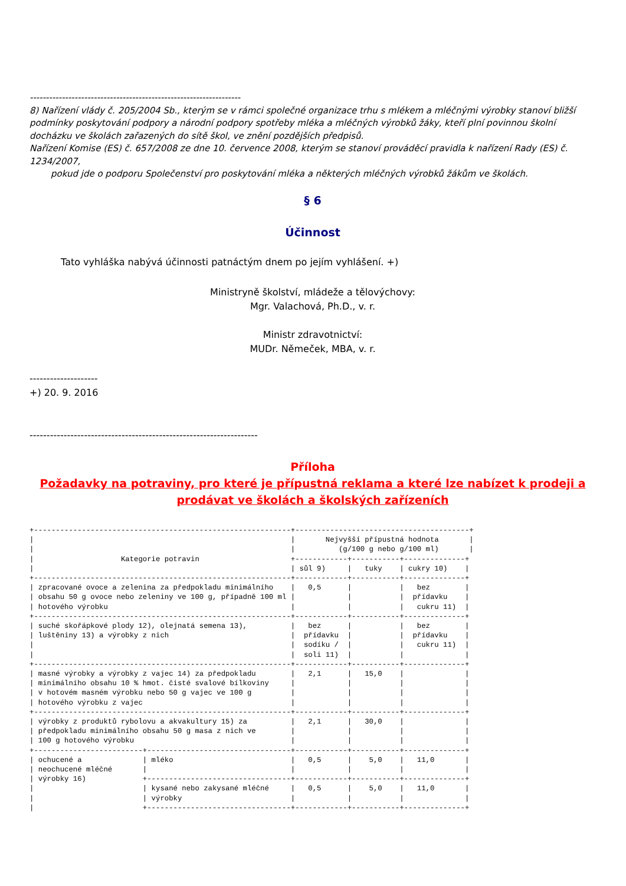------------------------------------------------------------------
8) Nařízení vlády č. 205/2004 Sb., kterým se v rámci společné organizace trhu s mlékem a mléčnými výrobky stanoví bližší podmínky poskytování podpory a národní podpory spotřeby mléka a mléčných výrobků žáky, kteří plní povinnou školní docházku ve školách zařazených do sítě škol, ve znění pozdějších předpisů.
Nařízení Komise (ES) č. 657/2008 ze dne 10. července 2008, kterým se stanoví prováděcí pravidla k nařízení Rady (ES) č. 1234/2007,
pokud jde o podporu Společenství pro poskytování mléka a některých mléčných výrobků žákům ve školách.
§ 6
Účinnost
Tato vyhláška nabývá účinnosti patnáctým dnem po jejím vyhlášení. +)
Ministryně školství, mládeže a tělovýchovy:
Mgr. Valachová, Ph.D., v. r.
Ministr zdravotnictví:
MUDr. Němeček, MBA, v. r.
--------------------
+) 20. 9. 2016
-------------------------------------------------------------------
Příloha
Požadavky na potraviny, pro které je přípustná reklama a které lze nabízet k prodeji a prodávat ve školách a školských zařízeních
+-----------------------------------------------------------+----------------------------------------+
|                                                           |       Nejvyšší přípustná hodnota       |
|                                                           |          (g/100 g nebo g/100 ml)       |
|                    Kategorie potravin                     +------------+-----------+--------------+
|                                                           | sůl 9)     |   tuky    | cukry 10)    |
+-----------------------------------------------------------+------------+-----------+--------------+
| zpracované ovoce a zelenina za předpokladu minimálního    |   0,5      |           |   bez        |
| obsahu 50 g ovoce nebo zeleniny ve 100 g, případně 100 ml |            |           |  přídavku    |
| hotového výrobku                                          |            |           |   cukru 11)  |
+-----------------------------------------------------------+------------+-----------+--------------+
| suché skořápkové plody 12), olejnatá semena 13),          |   bez      |           |   bez        |
| luštěniny 13) a výrobky z nich                            |  přídavku  |           |  přídavku    |
|                                                           |  sodíku /  |           |   cukru 11)  |
|                                                           |  soli 11)  |           |              |
+-----------------------------------------------------------+------------+-----------+--------------+
| masné výrobky a výrobky z vajec 14) za předpokladu        |   2,1      |   15,0    |              |
| minimálního obsahu 10 % hmot. čisté svalové bílkoviny     |            |           |              |
| v hotovém masném výrobku nebo 50 g vajec ve 100 g         |            |           |              |
| hotového výrobku z vajec                                  |            |           |              |
+-----------------------------------------------------------+------------+-----------+--------------+
| výrobky z produktů rybolovu a akvakultury 15) za          |   2,1      |   30,0    |              |
| předpokladu minimálního obsahu 50 g masa z nich ve        |            |           |              |
| 100 g hotového výrobku                                    |            |           |              |
+-------------------------+---------------------------------+------------+-----------+--------------+
| ochucené a              | mléko                           |   0,5      |    5,0    |   11,0       |
| neochucené mléčné       |                                 |            |           |              |
| výrobky 16)             +---------------------------------+------------+-----------+--------------+
|                         | kysané nebo zakysané mléčné     |   0,5      |    5,0    |   11,0       |
|                         | výrobky                         |            |           |              |
|                         +---------------------------------+------------+-----------+--------------+